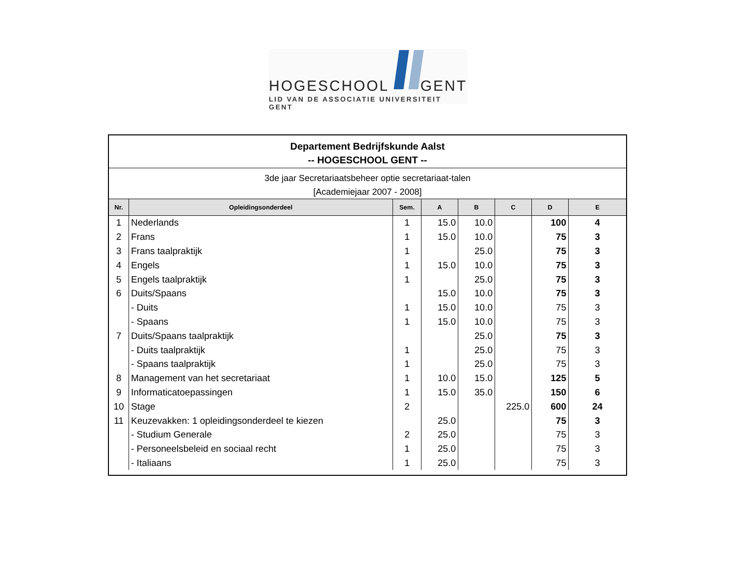HOGESCHOOL GENT
LID VAN DE ASSOCIATIE UNIVERSITEIT GENT
Departement Bedrijfskunde Aalst
-- HOGESCHOOL GENT --
3de jaar Secretariaatsbeheer optie secretariaat-talen
[Academiejaar 2007 - 2008]
| Nr. | Opleidingsonderdeel | Sem. | A | B | C | D | E |
| --- | --- | --- | --- | --- | --- | --- | --- |
| 1 | Nederlands | 1 | 15.0 | 10.0 | | 100 | 4 |
| 2 | Frans | 1 | 15.0 | 10.0 | | 75 | 3 |
| 3 | Frans taalpraktijk | 1 | | 25.0 | | 75 | 3 |
| 4 | Engels | 1 | 15.0 | 10.0 | | 75 | 3 |
| 5 | Engels taalpraktijk | 1 | | 25.0 | | 75 | 3 |
| 6 | Duits/Spaans | | 15.0 | 10.0 | | 75 | 3 |
| | - Duits | 1 | 15.0 | 10.0 | | 75 | 3 |
| | - Spaans | 1 | 15.0 | 10.0 | | 75 | 3 |
| 7 | Duits/Spaans taalpraktijk | | | 25.0 | | 75 | 3 |
| | - Duits taalpraktijk | 1 | | 25.0 | | 75 | 3 |
| | - Spaans taalpraktijk | 1 | | 25.0 | | 75 | 3 |
| 8 | Management van het secretariaat | 1 | 10.0 | 15.0 | | 125 | 5 |
| 9 | Informaticatoepassingen | 1 | 15.0 | 35.0 | | 150 | 6 |
| 10 | Stage | 2 | | | 225.0 | 600 | 24 |
| 11 | Keuzevakken: 1 opleidingsonderdeel te kiezen | | 25.0 | | | 75 | 3 |
| | - Studium Generale | 2 | 25.0 | | | 75 | 3 |
| | - Personeelsbeleid en sociaal recht | 1 | 25.0 | | | 75 | 3 |
| | - Italiaans | 1 | 25.0 | | | 75 | 3 |